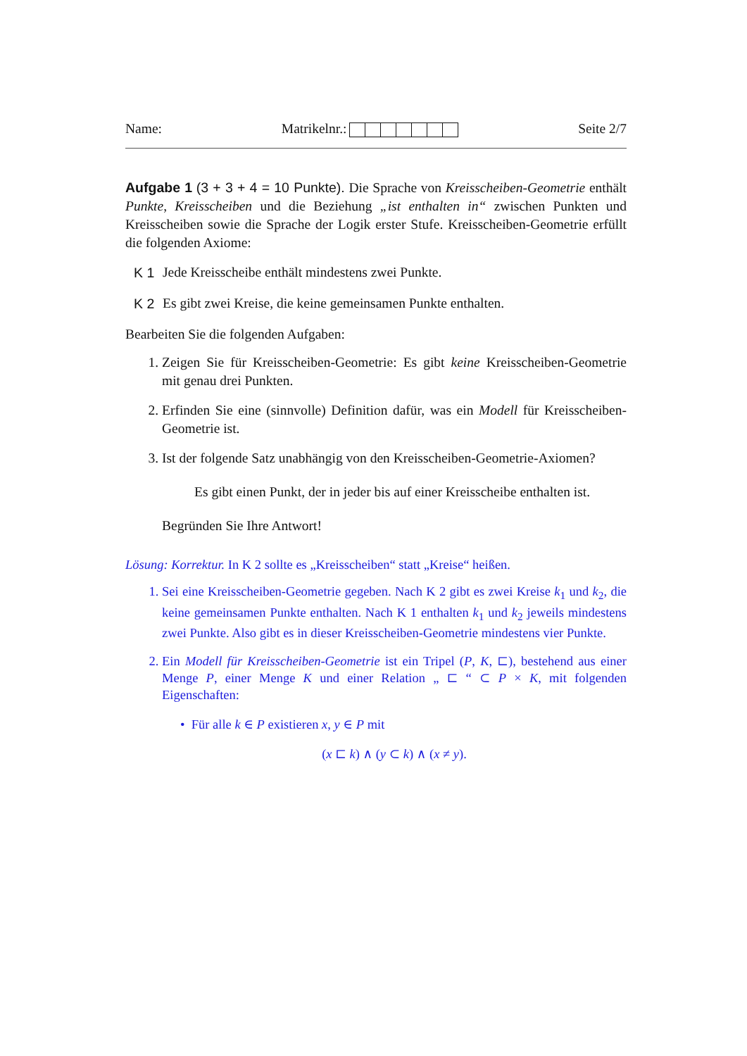Name: Matrikelnr.: Seite 2/7
Aufgabe 1 (3 + 3 + 4 = 10 Punkte). Die Sprache von Kreisscheiben-Geometrie enthält Punkte, Kreisscheiben und die Beziehung „ist enthalten in“ zwischen Punkten und Kreisscheiben sowie die Sprache der Logik erster Stufe. Kreisscheiben-Geometrie erfüllt die folgenden Axiome:
K 1 Jede Kreisscheibe enthält mindestens zwei Punkte.
K 2 Es gibt zwei Kreise, die keine gemeinsamen Punkte enthalten.
Bearbeiten Sie die folgenden Aufgaben:
1. Zeigen Sie für Kreisscheiben-Geometrie: Es gibt keine Kreisscheiben-Geometrie mit genau drei Punkten.
2. Erfinden Sie eine (sinnvolle) Definition dafür, was ein Modell für Kreisscheiben-Geometrie ist.
3. Ist der folgende Satz unabhängig von den Kreisscheiben-Geometrie-Axiomen?
Es gibt einen Punkt, der in jeder bis auf einer Kreisscheibe enthalten ist.
Begründen Sie Ihre Antwort!
Lösung: Korrektur. In K 2 sollte es „Kreisscheiben“ statt „Kreise“ heißen.
1. Sei eine Kreisscheiben-Geometrie gegeben. Nach K 2 gibt es zwei Kreise k<sub>1</sub> und k<sub>2</sub>, die keine gemeinsamen Punkte enthalten. Nach K 1 enthalten k<sub>1</sub> und k<sub>2</sub> jeweils mindestens zwei Punkte. Also gibt es in dieser Kreisscheiben-Geometrie mindestens vier Punkte.
2. Ein Modell für Kreisscheiben-Geometrie ist ein Tripel (P, K, ⊏), bestehend aus einer Menge P, einer Menge K und einer Relation „ ⊏ “ ⊂ P × K, mit folgenden Eigenschaften:
• Für alle k ∈ P existieren x, y ∈ P mit
(x ⊏ k) ∧ (y ⊂ k) ∧ (x ≠ y).